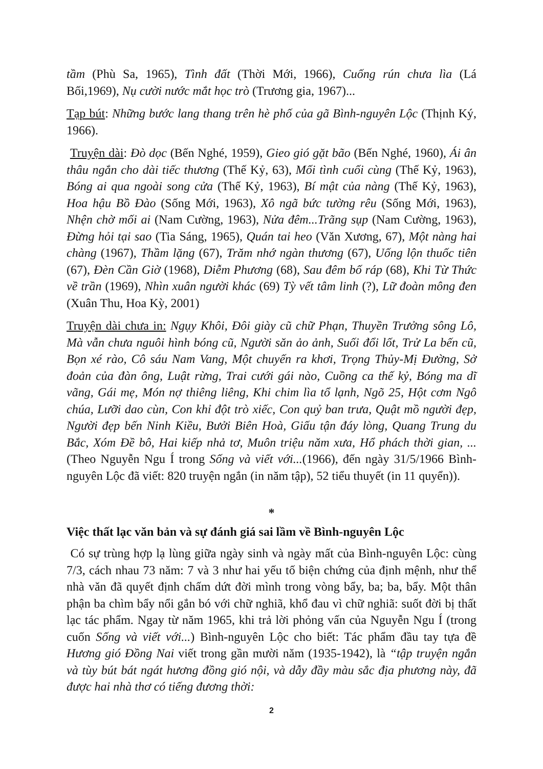tầm (Phù Sa, 1965), Tình đất (Thời Mới, 1966), Cuống rún chưa lìa (Lá Bối,1969), Nụ cười nước mắt học trò (Trương gia, 1967)...
Tạp bút: Những bước lang thang trên hè phố của gã Bình-nguyên Lộc (Thịnh Ký, 1966).
Truyện dài: Đò dọc (Bến Nghé, 1959), Gieo gió gặt bão (Bến Nghé, 1960), Ái ân thâu ngắn cho dài tiếc thương (Thế Kỷ, 63), Mối tình cuối cùng (Thế Kỷ, 1963), Bóng ai qua ngoài song cửa (Thế Kỷ, 1963), Bí mật của nàng (Thế Kỷ, 1963), Hoa hậu Bồ Đào (Sống Mới, 1963), Xô ngã bức tường rêu (Sống Mới, 1963), Nhện chờ mối ai (Nam Cường, 1963), Nửa đêm...Trãng sụp (Nam Cường, 1963), Đừng hỏi tại sao (Tia Sáng, 1965), Quán tai heo (Văn Xương, 67), Một nàng hai chàng (1967), Thầm lặng (67), Trăm nhớ ngàn thương (67), Uống lộn thuốc tiên (67), Đèn Cần Giờ (1968), Diễm Phương (68), Sau đêm bố ráp (68), Khi Từ Thức về trần (1969), Nhìn xuân người khác (69) Tỳ vết tâm linh (?), Lữ đoàn mông đen (Xuân Thu, Hoa Kỳ, 2001)
Truyện dài chưa in: Ngụy Khôi, Đôi giày cũ chữ Phạn, Thuyền Trưởng sông Lô, Mà vẫn chưa nguôi hình bóng cũ, Người săn ảo ảnh, Suối đổi lốt, Trử La bến cũ, Bọn xé rào, Cô sáu Nam Vang, Một chuyến ra khơi, Trọng Thủy-Mị Đường, Sở đoản của đàn ông, Luật rừng, Trai cưới gái nào, Cuồng ca thế kỷ, Bóng ma dĩ vãng, Gái mẹ, Món nợ thiêng liêng, Khi chim lìa tổ lạnh, Ngõ 25, Hột cơm Ngô chúa, Lưỡi dao cùn, Con khỉ đột trò xiếc, Con quỷ ban trưa, Quật mồ người đẹp, Người đẹp bến Ninh Kiều, Bưởi Biên Hoà, Giấu tận đáy lòng, Quang Trung du Bắc, Xóm Đề bô, Hai kiếp nhả tơ, Muôn triệu năm xưa, Hổ phách thời gian, ... (Theo Nguyễn Ngu Í trong Sống và viết với...(1966), đến ngày 31/5/1966 Bình-nguyên Lộc đã viết: 820 truyện ngắn (in năm tập), 52 tiểu thuyết (in 11 quyển)).
*
Việc thất lạc văn bản và sự đánh giá sai lầm về Bình-nguyên Lộc
Có sự trùng hợp lạ lùng giữa ngày sinh và ngày mất của Bình-nguyên Lộc: cùng 7/3, cách nhau 73 năm: 7 và 3 như hai yếu tố biện chứng của định mệnh, như thể nhà văn đã quyết định chấm dứt đời mình trong vòng bẩy, ba; ba, bẩy. Một thân phận ba chìm bẩy nổi gắn bó với chữ nghiã, khổ đau vì chữ nghiã: suốt đời bị thất lạc tác phẩm. Ngay từ năm 1965, khi trả lời phỏng vấn của Nguyễn Ngu Í (trong cuốn Sống và viết với...) Bình-nguyên Lộc cho biết: Tác phẩm đầu tay tựa đề Hương gió Đồng Nai viết trong gần mười năm (1935-1942), là “tập truyện ngắn và tùy bút bát ngát hương đồng gió nội, và dẫy đầy màu sắc địa phương này, đã được hai nhà thơ có tiếng đương thời:
2